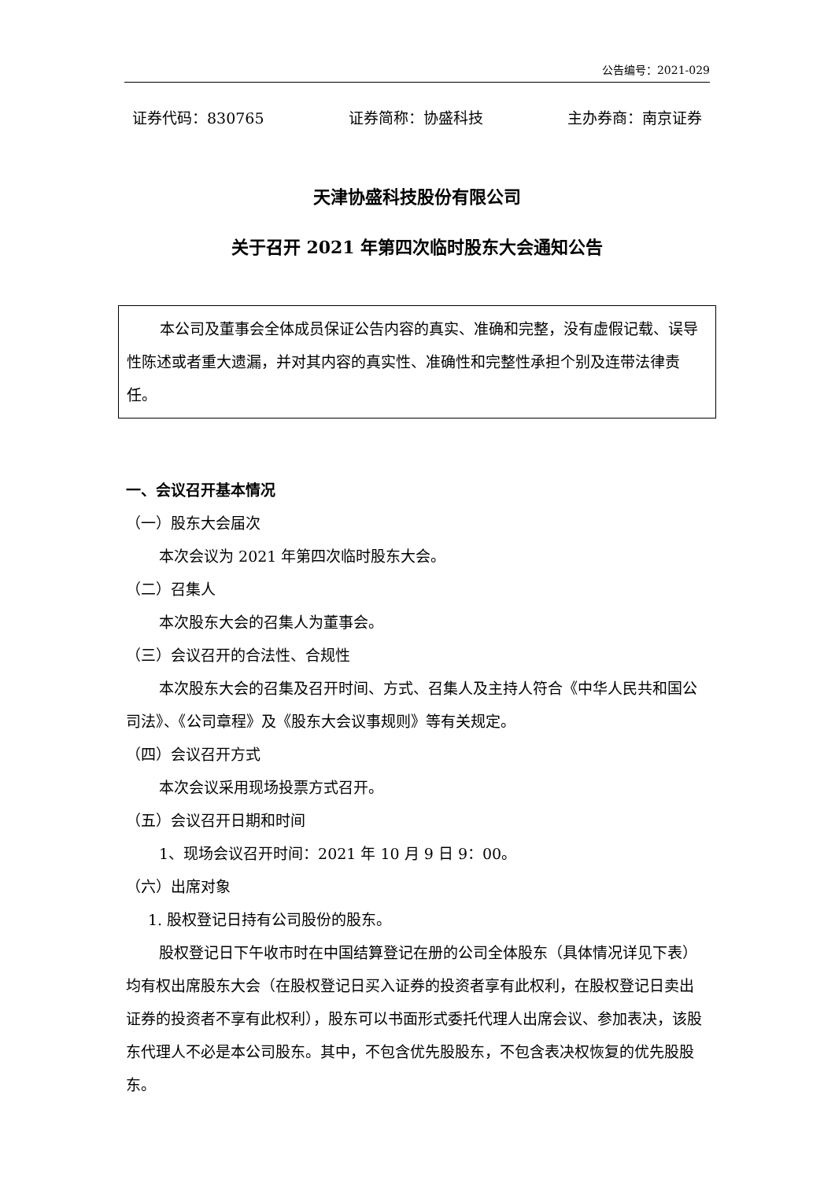公告编号：2021-029
证券代码：830765 证券简称：协盛科技 主办券商：南京证券
天津协盛科技股份有限公司
关于召开 2021 年第四次临时股东大会通知公告
本公司及董事会全体成员保证公告内容的真实、准确和完整，没有虚假记载、误导性陈述或者重大遗漏，并对其内容的真实性、准确性和完整性承担个别及连带法律责任。
一、会议召开基本情况
（一）股东大会届次
本次会议为 2021 年第四次临时股东大会。
（二）召集人
本次股东大会的召集人为董事会。
（三）会议召开的合法性、合规性
本次股东大会的召集及召开时间、方式、召集人及主持人符合《中华人民共和国公司法》、《公司章程》及《股东大会议事规则》等有关规定。
（四）会议召开方式
本次会议采用现场投票方式召开。
（五）会议召开日期和时间
1、现场会议召开时间：2021 年 10 月 9 日 9：00。
（六）出席对象
1. 股权登记日持有公司股份的股东。
股权登记日下午收市时在中国结算登记在册的公司全体股东（具体情况详见下表）均有权出席股东大会（在股权登记日买入证券的投资者享有此权利，在股权登记日卖出证券的投资者不享有此权利），股东可以书面形式委托代理人出席会议、参加表决，该股东代理人不必是本公司股东。其中，不包含优先股股东，不包含表决权恢复的优先股股东。